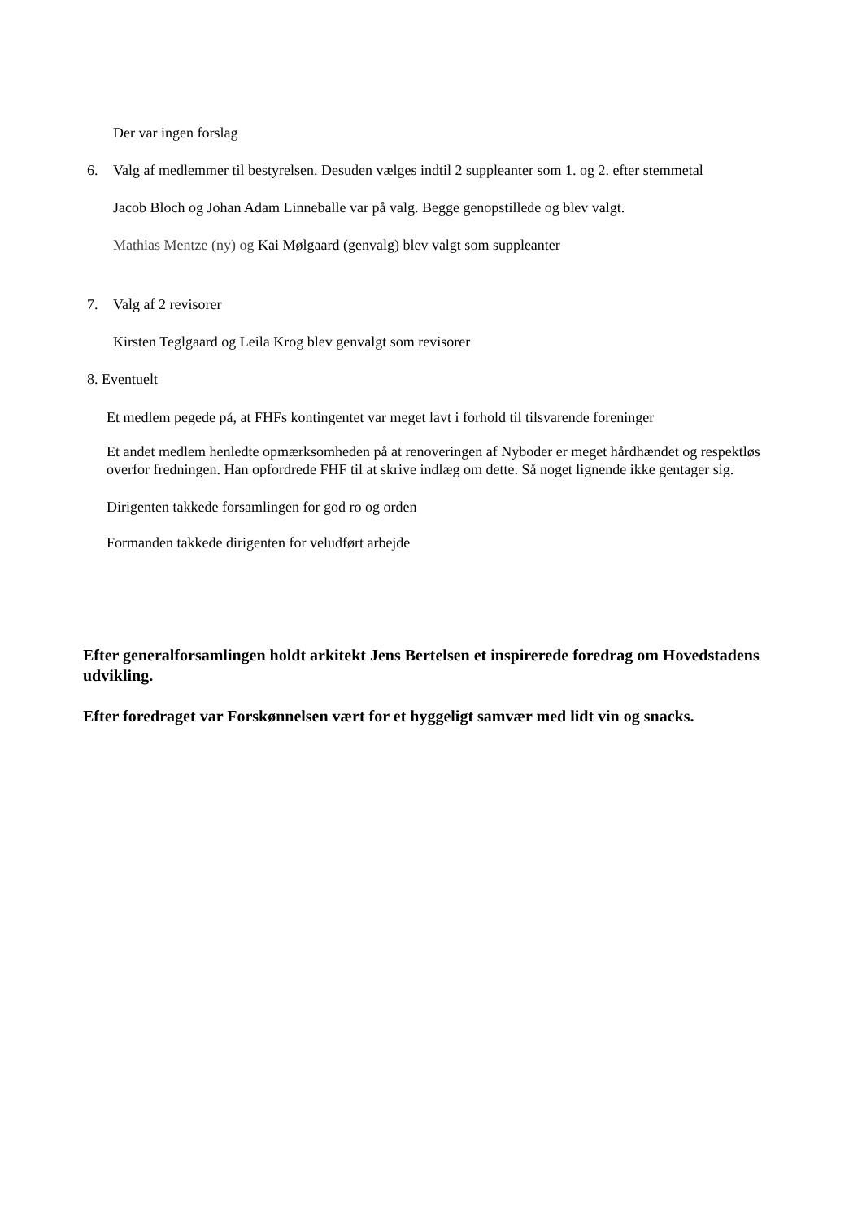Der var ingen forslag
6. Valg af medlemmer til bestyrelsen. Desuden vælges indtil 2 suppleanter som 1. og 2. efter stemmetal
Jacob Bloch og Johan Adam Linneballe var på valg. Begge genopstillede og blev valgt.
Mathias Mentze (ny) og Kai Mølgaard (genvalg) blev valgt som suppleanter
7. Valg af 2 revisorer
Kirsten Teglgaard og Leila Krog blev genvalgt som revisorer
8. Eventuelt
Et medlem pegede på, at FHFs kontingentet var meget lavt i forhold til tilsvarende foreninger
Et andet medlem henledte opmærksomheden på at renoveringen af Nyboder er meget hårdhændet og respektløs overfor fredningen. Han opfordrede FHF til at skrive indlæg om dette. Så noget lignende ikke gentager sig.
Dirigenten takkede forsamlingen for god ro og orden
Formanden takkede dirigenten for veludført arbejde
Efter generalforsamlingen holdt arkitekt Jens Bertelsen et inspirerede foredrag om Hovedstadens udvikling.
Efter foredraget var Forskønnelsen vært for et hyggeligt samvær med lidt vin og snacks.